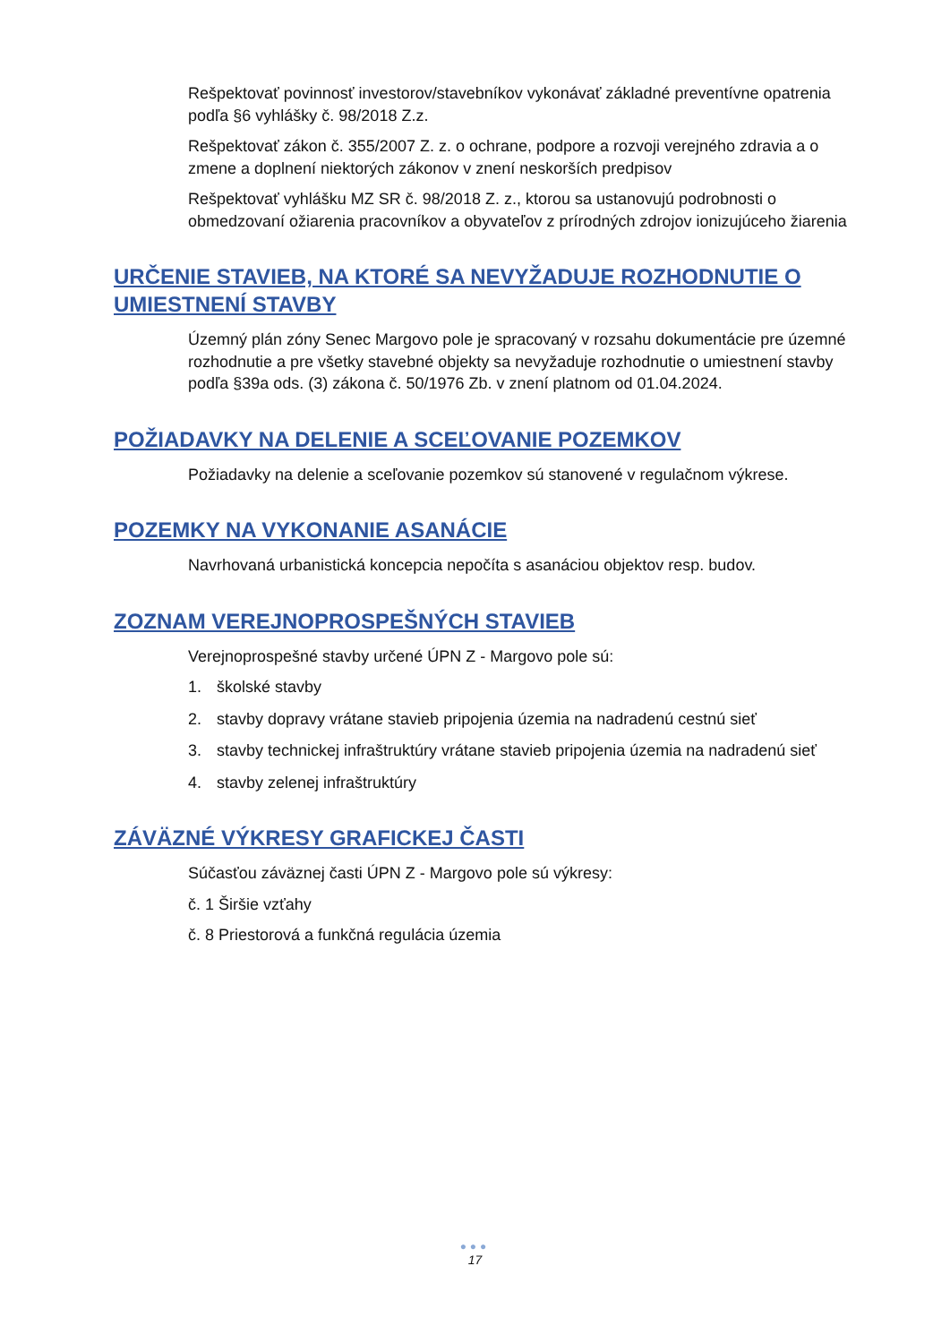Rešpektovať povinnosť investorov/stavebníkov vykonávať základné preventívne opatrenia podľa §6 vyhlášky č. 98/2018 Z.z.
Rešpektovať zákon č. 355/2007 Z. z. o ochrane, podpore a rozvoji verejného zdravia a o zmene a doplnení niektorých zákonov v znení neskorších predpisov
Rešpektovať vyhlášku MZ SR č. 98/2018 Z. z., ktorou sa ustanovujú podrobnosti o obmedzovaní ožiarenia pracovníkov a obyvateľov z prírodných zdrojov ionizujúceho žiarenia
URČENIE STAVIEB, NA KTORÉ SA NEVYŽADUJE ROZHODNUTIE O UMIESTNENÍ STAVBY
Územný plán zóny Senec Margovo pole je spracovaný v rozsahu dokumentácie pre územné rozhodnutie a pre všetky stavebné objekty sa nevyžaduje rozhodnutie o umiestnení stavby podľa §39a ods. (3) zákona č. 50/1976 Zb. v znení platnom od 01.04.2024.
POŽIADAVKY NA DELENIE A SCEĽOVANIE POZEMKOV
Požiadavky na delenie a sceľovanie pozemkov sú stanovené v regulačnom výkrese.
POZEMKY NA VYKONANIE ASANÁCIE
Navrhovaná urbanistická koncepcia nepočíta s asanáciou objektov resp. budov.
ZOZNAM VEREJNOPROSPEŠNÝCH STAVIEB
Verejnoprospešné stavby určené ÚPN Z - Margovo pole sú:
1. školské stavby
2. stavby dopravy vrátane stavieb pripojenia územia na nadradenú cestnú sieť
3. stavby technickej infraštruktúry vrátane stavieb pripojenia územia na nadradenú sieť
4. stavby zelenej infraštruktúry
ZÁVÄZNÉ VÝKRESY GRAFICKEJ ČASTI
Súčasťou záväznej časti ÚPN Z - Margovo pole sú výkresy:
č. 1 Širšie vzťahy
č. 8 Priestorová a funkčná regulácia územia
●●●
17